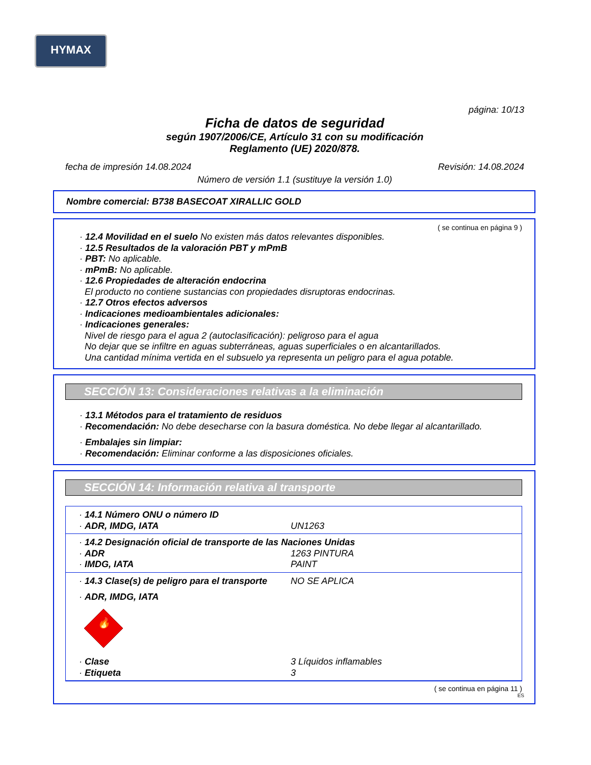HYMAX
página: 10/13
Ficha de datos de seguridad
según 1907/2006/CE, Artículo 31 con su modificación
Reglamento (UE) 2020/878.
fecha de impresión 14.08.2024 Revisión: 14.08.2024
Número de versión 1.1 (sustituye la versión 1.0)
Nombre comercial: B738 BASECOAT XIRALLIC GOLD
( se continua en página 9 )
· 12.4 Movilidad en el suelo No existen más datos relevantes disponibles.
· 12.5 Resultados de la valoración PBT y mPmB
· PBT: No aplicable.
· mPmB: No aplicable.
· 12.6 Propiedades de alteración endocrina
El producto no contiene sustancias con propiedades disruptoras endocrinas.
· 12.7 Otros efectos adversos
· Indicaciones medioambientales adicionales:
· Indicaciones generales:
Nivel de riesgo para el agua 2 (autoclasificación): peligroso para el agua
No dejar que se infiltre en aguas subterráneas, aguas superficiales o en alcantarillados.
Una cantidad mínima vertida en el subsuelo ya representa un peligro para el agua potable.
SECCIÓN 13: Consideraciones relativas a la eliminación
· 13.1 Métodos para el tratamiento de residuos
· Recomendación: No debe desecharse con la basura doméstica. No debe llegar al alcantarillado.
· Embalajes sin limpiar:
· Recomendación: Eliminar conforme a las disposiciones oficiales.
SECCIÓN 14: Información relativa al transporte
· 14.1 Número ONU o número ID
· ADR, IMDG, IATA UN1263
· 14.2 Designación oficial de transporte de las Naciones Unidas
· ADR 1263 PINTURA
· IMDG, IATA PAINT
· 14.3 Clase(s) de peligro para el transporte NO SE APLICA
· ADR, IMDG, IATA
🔥
· Clase 3 Líquidos inflamables
· Etiqueta 3
( se continua en página 11 )
ES